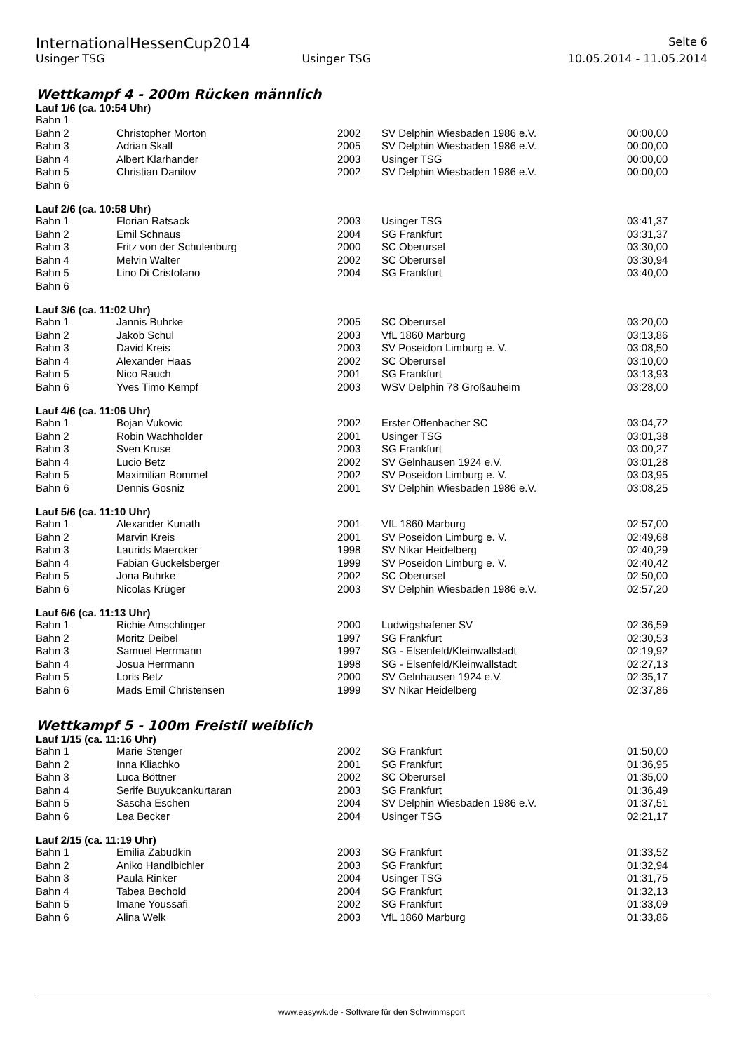InternationalHessenCup2014
Seite 6
Usinger TSG Usinger TSG 10.05.2014 - 11.05.2014
Wettkampf 4 - 200m Rücken männlich
Lauf 1/6 (ca. 10:54 Uhr)
| Bahn 1 | | | | |
| Bahn 2 | Christopher Morton | 2002 | SV Delphin Wiesbaden 1986 e.V. | 00:00,00 |
| Bahn 3 | Adrian Skall | 2005 | SV Delphin Wiesbaden 1986 e.V. | 00:00,00 |
| Bahn 4 | Albert Klarhander | 2003 | Usinger TSG | 00:00,00 |
| Bahn 5 | Christian Danilov | 2002 | SV Delphin Wiesbaden 1986 e.V. | 00:00,00 |
| Bahn 6 | | | | |
Lauf 2/6 (ca. 10:58 Uhr)
| Bahn 1 | Florian Ratsack | 2003 | Usinger TSG | 03:41,37 |
| Bahn 2 | Emil Schnaus | 2004 | SG Frankfurt | 03:31,37 |
| Bahn 3 | Fritz von der Schulenburg | 2000 | SC Oberursel | 03:30,00 |
| Bahn 4 | Melvin Walter | 2002 | SC Oberursel | 03:30,94 |
| Bahn 5 | Lino Di Cristofano | 2004 | SG Frankfurt | 03:40,00 |
| Bahn 6 | | | | |
Lauf 3/6 (ca. 11:02 Uhr)
| Bahn 1 | Jannis Buhrke | 2005 | SC Oberursel | 03:20,00 |
| Bahn 2 | Jakob Schul | 2003 | VfL 1860 Marburg | 03:13,86 |
| Bahn 3 | David Kreis | 2003 | SV Poseidon Limburg e. V. | 03:08,50 |
| Bahn 4 | Alexander Haas | 2002 | SC Oberursel | 03:10,00 |
| Bahn 5 | Nico Rauch | 2001 | SG Frankfurt | 03:13,93 |
| Bahn 6 | Yves Timo Kempf | 2003 | WSV Delphin 78 Großauheim | 03:28,00 |
Lauf 4/6 (ca. 11:06 Uhr)
| Bahn 1 | Bojan Vukovic | 2002 | Erster Offenbacher SC | 03:04,72 |
| Bahn 2 | Robin Wachholder | 2001 | Usinger TSG | 03:01,38 |
| Bahn 3 | Sven Kruse | 2003 | SG Frankfurt | 03:00,27 |
| Bahn 4 | Lucio Betz | 2002 | SV Gelnhausen 1924 e.V. | 03:01,28 |
| Bahn 5 | Maximilian Bommel | 2002 | SV Poseidon Limburg e. V. | 03:03,95 |
| Bahn 6 | Dennis Gosniz | 2001 | SV Delphin Wiesbaden 1986 e.V. | 03:08,25 |
Lauf 5/6 (ca. 11:10 Uhr)
| Bahn 1 | Alexander Kunath | 2001 | VfL 1860 Marburg | 02:57,00 |
| Bahn 2 | Marvin Kreis | 2001 | SV Poseidon Limburg e. V. | 02:49,68 |
| Bahn 3 | Laurids Maercker | 1998 | SV Nikar Heidelberg | 02:40,29 |
| Bahn 4 | Fabian Guckelsberger | 1999 | SV Poseidon Limburg e. V. | 02:40,42 |
| Bahn 5 | Jona Buhrke | 2002 | SC Oberursel | 02:50,00 |
| Bahn 6 | Nicolas Krüger | 2003 | SV Delphin Wiesbaden 1986 e.V. | 02:57,20 |
Lauf 6/6 (ca. 11:13 Uhr)
| Bahn 1 | Richie Amschlinger | 2000 | Ludwigshafener SV | 02:36,59 |
| Bahn 2 | Moritz Deibel | 1997 | SG Frankfurt | 02:30,53 |
| Bahn 3 | Samuel Herrmann | 1997 | SG - Elsenfeld/Kleinwallstadt | 02:19,92 |
| Bahn 4 | Josua Herrmann | 1998 | SG - Elsenfeld/Kleinwallstadt | 02:27,13 |
| Bahn 5 | Loris Betz | 2000 | SV Gelnhausen 1924 e.V. | 02:35,17 |
| Bahn 6 | Mads Emil Christensen | 1999 | SV Nikar Heidelberg | 02:37,86 |
Wettkampf 5 - 100m Freistil weiblich
Lauf 1/15 (ca. 11:16 Uhr)
| Bahn 1 | Marie Stenger | 2002 | SG Frankfurt | 01:50,00 |
| Bahn 2 | Inna Kliachko | 2001 | SG Frankfurt | 01:36,95 |
| Bahn 3 | Luca Böttner | 2002 | SC Oberursel | 01:35,00 |
| Bahn 4 | Serife Buyukcankurtaran | 2003 | SG Frankfurt | 01:36,49 |
| Bahn 5 | Sascha Eschen | 2004 | SV Delphin Wiesbaden 1986 e.V. | 01:37,51 |
| Bahn 6 | Lea Becker | 2004 | Usinger TSG | 02:21,17 |
Lauf 2/15 (ca. 11:19 Uhr)
| Bahn 1 | Emilia Zabudkin | 2003 | SG Frankfurt | 01:33,52 |
| Bahn 2 | Aniko Handlbichler | 2003 | SG Frankfurt | 01:32,94 |
| Bahn 3 | Paula Rinker | 2004 | Usinger TSG | 01:31,75 |
| Bahn 4 | Tabea Bechold | 2004 | SG Frankfurt | 01:32,13 |
| Bahn 5 | Imane Youssafi | 2002 | SG Frankfurt | 01:33,09 |
| Bahn 6 | Alina Welk | 2003 | VfL 1860 Marburg | 01:33,86 |
www.easywk.de - Software für den Schwimmsport